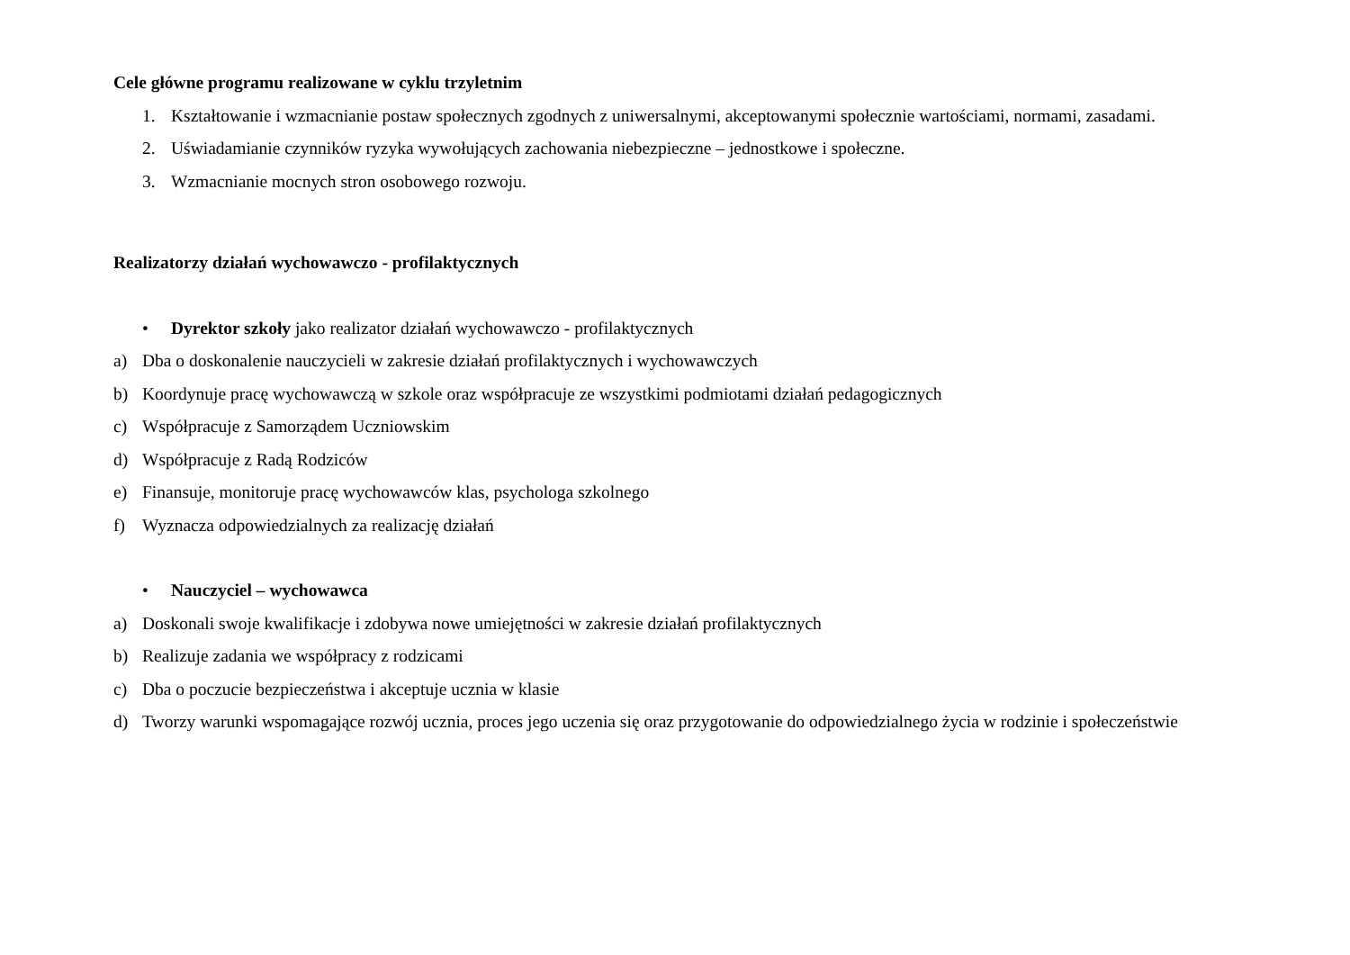Cele główne programu realizowane w cyklu trzyletnim
1. Kształtowanie i wzmacnianie postaw społecznych zgodnych z uniwersalnymi, akceptowanymi społecznie wartościami, normami, zasadami.
2. Uświadamianie czynników ryzyka wywołujących zachowania niebezpieczne – jednostkowe i społeczne.
3. Wzmacnianie mocnych stron osobowego rozwoju.
Realizatorzy działań wychowawczo - profilaktycznych
• Dyrektor szkoły jako realizator działań wychowawczo - profilaktycznych
a) Dba o doskonalenie nauczycieli w zakresie działań profilaktycznych i wychowawczych
b) Koordynuje pracę wychowawczą w szkole oraz współpracuje ze wszystkimi podmiotami działań pedagogicznych
c) Współpracuje z Samorządem Uczniowskim
d) Współpracuje z Radą Rodziców
e) Finansuje, monitoruje pracę wychowawców klas, psychologa szkolnego
f) Wyznacza odpowiedzialnych za realizację działań
• Nauczyciel – wychowawca
a) Doskonali swoje kwalifikacje i zdobywa nowe umiejętności w zakresie działań profilaktycznych
b) Realizuje zadania we współpracy z rodzicami
c) Dba o poczucie bezpieczeństwa i akceptuje ucznia w klasie
d) Tworzy warunki wspomagające rozwój ucznia, proces jego uczenia się oraz przygotowanie do odpowiedzialnego życia w rodzinie i społeczeństwie